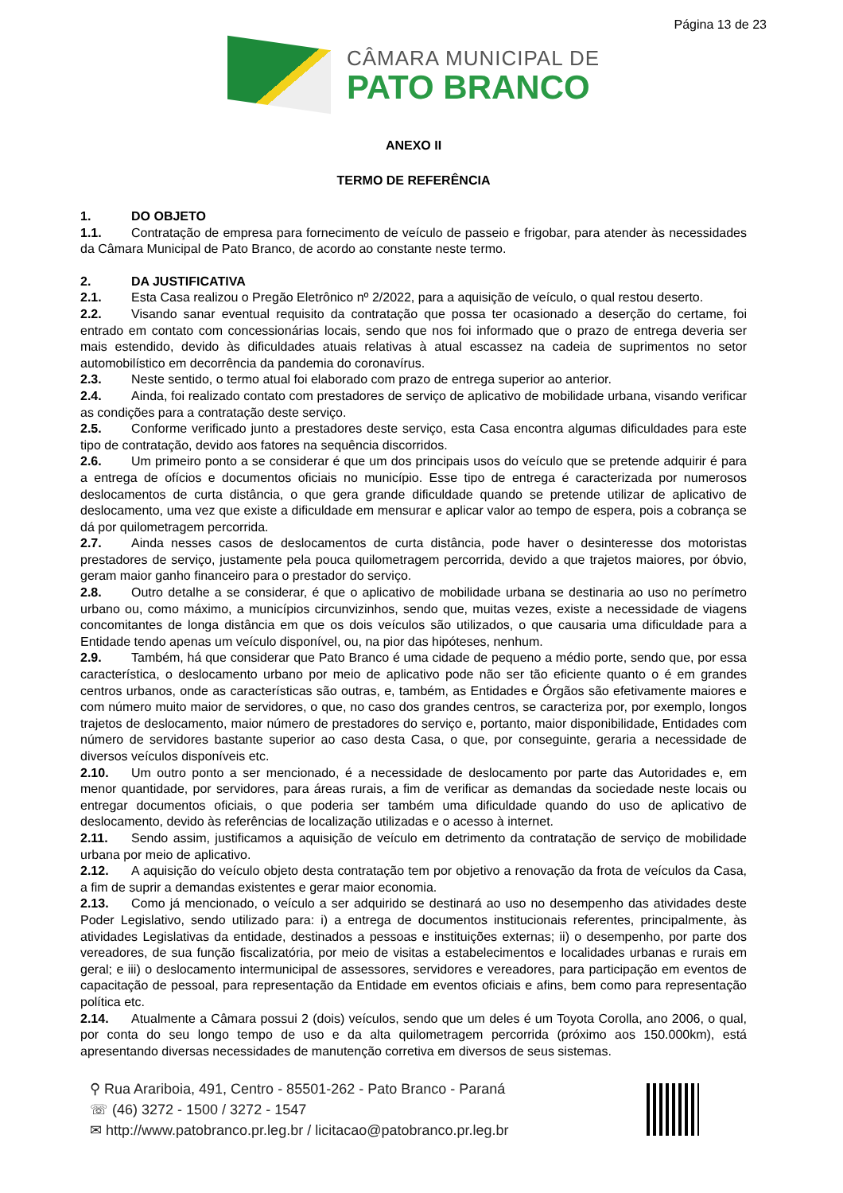Página 13 de 23
CÂMARA MUNICIPAL DE
PATO BRANCO
ANEXO II
TERMO DE REFERÊNCIA
1. DO OBJETO
1.1. Contratação de empresa para fornecimento de veículo de passeio e frigobar, para atender às necessidades da Câmara Municipal de Pato Branco, de acordo ao constante neste termo.
2. DA JUSTIFICATIVA
2.1. Esta Casa realizou o Pregão Eletrônico nº 2/2022, para a aquisição de veículo, o qual restou deserto.
2.2. Visando sanar eventual requisito da contratação que possa ter ocasionado a deserção do certame, foi entrado em contato com concessionárias locais, sendo que nos foi informado que o prazo de entrega deveria ser mais estendido, devido às dificuldades atuais relativas à atual escassez na cadeia de suprimentos no setor automobilístico em decorrência da pandemia do coronavírus.
2.3. Neste sentido, o termo atual foi elaborado com prazo de entrega superior ao anterior.
2.4. Ainda, foi realizado contato com prestadores de serviço de aplicativo de mobilidade urbana, visando verificar as condições para a contratação deste serviço.
2.5. Conforme verificado junto a prestadores deste serviço, esta Casa encontra algumas dificuldades para este tipo de contratação, devido aos fatores na sequência discorridos.
2.6. Um primeiro ponto a se considerar é que um dos principais usos do veículo que se pretende adquirir é para a entrega de ofícios e documentos oficiais no município. Esse tipo de entrega é caracterizada por numerosos deslocamentos de curta distância, o que gera grande dificuldade quando se pretende utilizar de aplicativo de deslocamento, uma vez que existe a dificuldade em mensurar e aplicar valor ao tempo de espera, pois a cobrança se dá por quilometragem percorrida.
2.7. Ainda nesses casos de deslocamentos de curta distância, pode haver o desinteresse dos motoristas prestadores de serviço, justamente pela pouca quilometragem percorrida, devido a que trajetos maiores, por óbvio, geram maior ganho financeiro para o prestador do serviço.
2.8. Outro detalhe a se considerar, é que o aplicativo de mobilidade urbana se destinaria ao uso no perímetro urbano ou, como máximo, a municípios circunvizinhos, sendo que, muitas vezes, existe a necessidade de viagens concomitantes de longa distância em que os dois veículos são utilizados, o que causaria uma dificuldade para a Entidade tendo apenas um veículo disponível, ou, na pior das hipóteses, nenhum.
2.9. Também, há que considerar que Pato Branco é uma cidade de pequeno a médio porte, sendo que, por essa característica, o deslocamento urbano por meio de aplicativo pode não ser tão eficiente quanto o é em grandes centros urbanos, onde as características são outras, e, também, as Entidades e Órgãos são efetivamente maiores e com número muito maior de servidores, o que, no caso dos grandes centros, se caracteriza por, por exemplo, longos trajetos de deslocamento, maior número de prestadores do serviço e, portanto, maior disponibilidade, Entidades com número de servidores bastante superior ao caso desta Casa, o que, por conseguinte, geraria a necessidade de diversos veículos disponíveis etc.
2.10. Um outro ponto a ser mencionado, é a necessidade de deslocamento por parte das Autoridades e, em menor quantidade, por servidores, para áreas rurais, a fim de verificar as demandas da sociedade neste locais ou entregar documentos oficiais, o que poderia ser também uma dificuldade quando do uso de aplicativo de deslocamento, devido às referências de localização utilizadas e o acesso à internet.
2.11. Sendo assim, justificamos a aquisição de veículo em detrimento da contratação de serviço de mobilidade urbana por meio de aplicativo.
2.12. A aquisição do veículo objeto desta contratação tem por objetivo a renovação da frota de veículos da Casa, a fim de suprir a demandas existentes e gerar maior economia.
2.13. Como já mencionado, o veículo a ser adquirido se destinará ao uso no desempenho das atividades deste Poder Legislativo, sendo utilizado para: i) a entrega de documentos institucionais referentes, principalmente, às atividades Legislativas da entidade, destinados a pessoas e instituições externas; ii) o desempenho, por parte dos vereadores, de sua função fiscalizatória, por meio de visitas a estabelecimentos e localidades urbanas e rurais em geral; e iii) o deslocamento intermunicipal de assessores, servidores e vereadores, para participação em eventos de capacitação de pessoal, para representação da Entidade em eventos oficiais e afins, bem como para representação política etc.
2.14. Atualmente a Câmara possui 2 (dois) veículos, sendo que um deles é um Toyota Corolla, ano 2006, o qual, por conta do seu longo tempo de uso e da alta quilometragem percorrida (próximo aos 150.000km), está apresentando diversas necessidades de manutenção corretiva em diversos de seus sistemas.
⚲ Rua Arariboia, 491, Centro - 85501-262 - Pato Branco - Paraná
☏ (46) 3272 - 1500 / 3272 - 1547
✉ http://www.patobranco.pr.leg.br / licitacao@patobranco.pr.leg.br